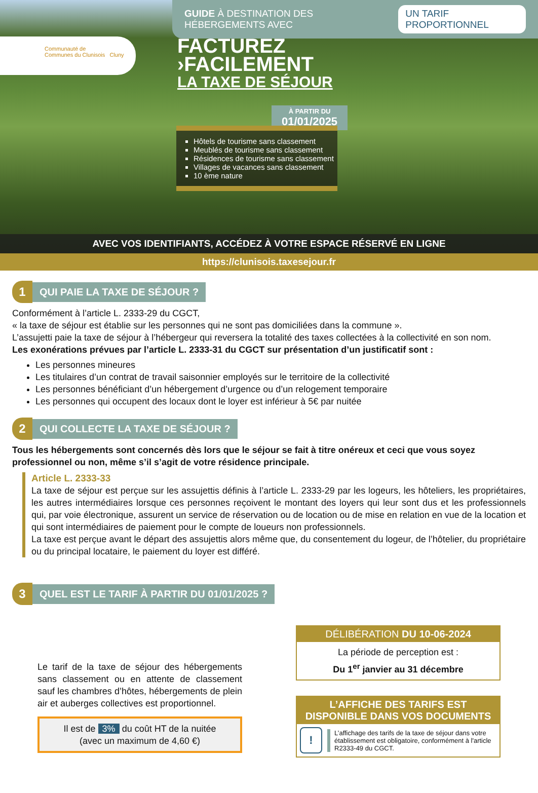GUIDE À DESTINATION DES HÉBERGEMENTS AVEC UN TARIF PROPORTIONNEL
Communauté de
Communes du Clunisois Cluny
FACTUREZ
›FACILEMENT
LA TAXE DE SÉJOUR
À PARTIR DU
01/01/2025
Hôtels de tourisme sans classement
Meublés de tourisme sans classement
Résidences de tourisme sans classement
Villages de vacances sans classement
10 ème nature
AVEC VOS IDENTIFIANTS, ACCÉDEZ À VOTRE ESPACE RÉSERVÉ EN LIGNE
https://clunisois.taxesejour.fr
1
QUI PAIE LA TAXE DE SÉJOUR ?
Conformément à l’article L. 2333-29 du CGCT,
« la taxe de séjour est établie sur les personnes qui ne sont pas domiciliées dans la commune ».
L’assujetti paie la taxe de séjour à l’hébergeur qui reversera la totalité des taxes collectées à la collectivité en son nom.
Les exonérations prévues par l’article L. 2333-31 du CGCT sur présentation d’un justificatif sont :
Les personnes mineures
Les titulaires d’un contrat de travail saisonnier employés sur le territoire de la collectivité
Les personnes bénéficiant d’un hébergement d’urgence ou d’un relogement temporaire
Les personnes qui occupent des locaux dont le loyer est inférieur à 5€ par nuitée
2
QUI COLLECTE LA TAXE DE SÉJOUR ?
Tous les hébergements sont concernés dès lors que le séjour se fait à titre onéreux et ceci que vous soyez professionnel ou non, même s’il s’agit de votre résidence principale.
Article L. 2333-33
La taxe de séjour est perçue sur les assujettis définis à l’article L. 2333-29 par les logeurs, les hôteliers, les propriétaires, les autres intermédiaires lorsque ces personnes reçoivent le montant des loyers qui leur sont dus et les professionnels qui, par voie électronique, assurent un service de réservation ou de location ou de mise en relation en vue de la location et qui sont intermédiaires de paiement pour le compte de loueurs non professionnels.
La taxe est perçue avant le départ des assujettis alors même que, du consentement du logeur, de l’hôtelier, du propriétaire ou du principal locataire, le paiement du loyer est différé.
3
QUEL EST LE TARIF À PARTIR DU 01/01/2025 ?
Le tarif de la taxe de séjour des hébergements sans classement ou en attente de classement sauf les chambres d’hôtes, hébergements de plein air et auberges collectives est proportionnel.
Il est de 3% du coût HT de la nuitée
(avec un maximum de 4,60 €)
DÉLIBÉRATION DU 10-06-2024
La période de perception est :
Du 1<sup>er</sup> janvier au 31 décembre
L’AFFICHE DES TARIFS EST DISPONIBLE DANS VOS DOCUMENTS
!
L’affichage des tarifs de la taxe de séjour dans votre établissement est obligatoire, conformément à l'article R2333-49 du CGCT.